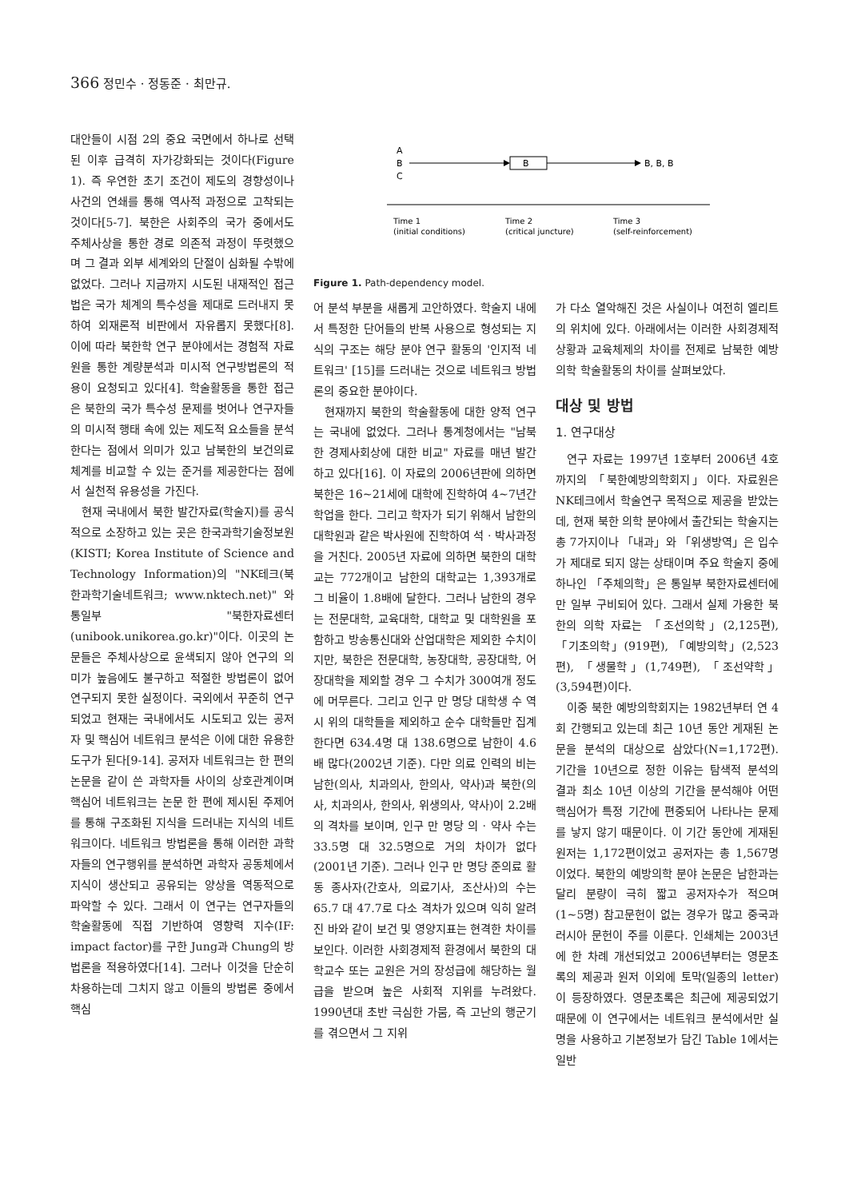366 정민수 · 정동준 · 최만규.
대안들이 시점 2의 중요 국면에서 하나로 선택된 이후 급격히 자가강화되는 것이다(Figure 1). 즉 우연한 초기 조건이 제도의 경향성이나 사건의 연쇄를 통해 역사적 과정으로 고착되는 것이다[5-7]. 북한은 사회주의 국가 중에서도 주체사상을 통한 경로 의존적 과정이 뚜렷했으며 그 결과 외부 세계와의 단절이 심화될 수밖에 없었다. 그러나 지금까지 시도된 내재적인 접근법은 국가 체계의 특수성을 제대로 드러내지 못하여 외재론적 비판에서 자유롭지 못했다[8]. 이에 따라 북한학 연구 분야에서는 경험적 자료원을 통한 계량분석과 미시적 연구방법론의 적용이 요청되고 있다[4]. 학술활동을 통한 접근은 북한의 국가 특수성 문제를 벗어나 연구자들의 미시적 행태 속에 있는 제도적 요소들을 분석한다는 점에서 의미가 있고 남북한의 보건의료체계를 비교할 수 있는 준거를 제공한다는 점에서 실천적 유용성을 가진다.
현재 국내에서 북한 발간자료(학술지)를 공식적으로 소장하고 있는 곳은 한국과학기술정보원(KISTI; Korea Institute of Science and Technology Information)의 "NK테크(북한과학기술네트워크; www.nktech.net)" 와 통일부 "북한자료센터(unibook.unikorea.go.kr)"이다. 이곳의 논문들은 주체사상으로 윤색되지 않아 연구의 의미가 높음에도 불구하고 적절한 방법론이 없어 연구되지 못한 실정이다. 국외에서 꾸준히 연구되었고 현재는 국내에서도 시도되고 있는 공저자 및 핵심어 네트워크 분석은 이에 대한 유용한 도구가 된다[9-14]. 공저자 네트워크는 한 편의 논문을 같이 쓴 과학자들 사이의 상호관계이며 핵심어 네트워크는 논문 한 편에 제시된 주제어를 통해 구조화된 지식을 드러내는 지식의 네트워크이다. 네트워크 방법론을 통해 이러한 과학자들의 연구행위를 분석하면 과학자 공동체에서 지식이 생산되고 공유되는 양상을 역동적으로 파악할 수 있다. 그래서 이 연구는 연구자들의 학술활동에 직접 기반하여 영향력 지수(IF: impact factor)를 구한 Jung과 Chung의 방법론을 적용하였다[14]. 그러나 이것을 단순히 차용하는데 그치지 않고 이들의 방법론 중에서 핵심
A
B
C
B
B, B, B
Time 1
(initial conditions)
Time 2
(critical juncture)
Time 3
(self-reinforcement)
Figure 1. Path-dependency model.
어 분석 부분을 새롭게 고안하였다. 학술지 내에서 특정한 단어들의 반복 사용으로 형성되는 지식의 구조는 해당 분야 연구 활동의 '인지적 네트워크' [15]를 드러내는 것으로 네트워크 방법론의 중요한 분야이다.
현재까지 북한의 학술활동에 대한 양적 연구는 국내에 없었다. 그러나 통계청에서는 "남북한 경제사회상에 대한 비교" 자료를 매년 발간하고 있다[16]. 이 자료의 2006년판에 의하면 북한은 16~21세에 대학에 진학하여 4~7년간 학업을 한다. 그리고 학자가 되기 위해서 남한의 대학원과 같은 박사원에 진학하여 석 · 박사과정을 거친다. 2005년 자료에 의하면 북한의 대학교는 772개이고 남한의 대학교는 1,393개로 그 비율이 1.8배에 달한다. 그러나 남한의 경우는 전문대학, 교육대학, 대학교 및 대학원을 포함하고 방송통신대와 산업대학은 제외한 수치이지만, 북한은 전문대학, 농장대학, 공장대학, 어장대학을 제외할 경우 그 수치가 300여개 정도에 머무른다. 그리고 인구 만 명당 대학생 수 역시 위의 대학들을 제외하고 순수 대학들만 집계한다면 634.4명 대 138.6명으로 남한이 4.6배 많다(2002년 기준). 다만 의료 인력의 비는 남한(의사, 치과의사, 한의사, 약사)과 북한(의사, 치과의사, 한의사, 위생의사, 약사)이 2.2배의 격차를 보이며, 인구 만 명당 의 · 약사 수는 33.5명 대 32.5명으로 거의 차이가 없다(2001년 기준). 그러나 인구 만 명당 준의료 활동 종사자(간호사, 의료기사, 조산사)의 수는 65.7 대 47.7로 다소 격차가 있으며 익히 알려진 바와 같이 보건 및 영양지표는 현격한 차이를 보인다. 이러한 사회경제적 환경에서 북한의 대학교수 또는 교원은 거의 장성급에 해당하는 월급을 받으며 높은 사회적 지위를 누려왔다. 1990년대 초반 극심한 가뭄, 즉 고난의 행군기를 겪으면서 그 지위
가 다소 열악해진 것은 사실이나 여전히 엘리트의 위치에 있다. 아래에서는 이러한 사회경제적 상황과 교육체제의 차이를 전제로 남북한 예방의학 학술활동의 차이를 살펴보았다.
대상 및 방법
1. 연구대상
연구 자료는 1997년 1호부터 2006년 4호까지의 「북한예방의학회지」이다. 자료원은 NK테크에서 학술연구 목적으로 제공을 받았는데, 현재 북한 의학 분야에서 출간되는 학술지는 총 7가지이나 「내과」와 「위생방역」은 입수가 제대로 되지 않는 상태이며 주요 학술지 중에 하나인 「주체의학」은 통일부 북한자료센터에만 일부 구비되어 있다. 그래서 실제 가용한 북한의 의학 자료는 「조선의학」(2,125편), 「기초의학」(919편), 「예방의학」(2,523편), 「생물학」(1,749편), 「조선약학」(3,594편)이다.
이중 북한 예방의학회지는 1982년부터 연 4회 간행되고 있는데 최근 10년 동안 게재된 논문을 분석의 대상으로 삼았다(N=1,172편). 기간을 10년으로 정한 이유는 탐색적 분석의 결과 최소 10년 이상의 기간을 분석해야 어떤 핵심어가 특정 기간에 편중되어 나타나는 문제를 낳지 않기 때문이다. 이 기간 동안에 게재된 원저는 1,172편이었고 공저자는 총 1,567명이었다. 북한의 예방의학 분야 논문은 남한과는 달리 분량이 극히 짧고 공저자수가 적으며(1~5명) 참고문헌이 없는 경우가 많고 중국과 러시아 문헌이 주를 이룬다. 인쇄체는 2003년에 한 차례 개선되었고 2006년부터는 영문초록의 제공과 원저 이외에 토막(일종의 letter)이 등장하였다. 영문초록은 최근에 제공되었기 때문에 이 연구에서는 네트워크 분석에서만 실명을 사용하고 기본정보가 담긴 Table 1에서는 일반